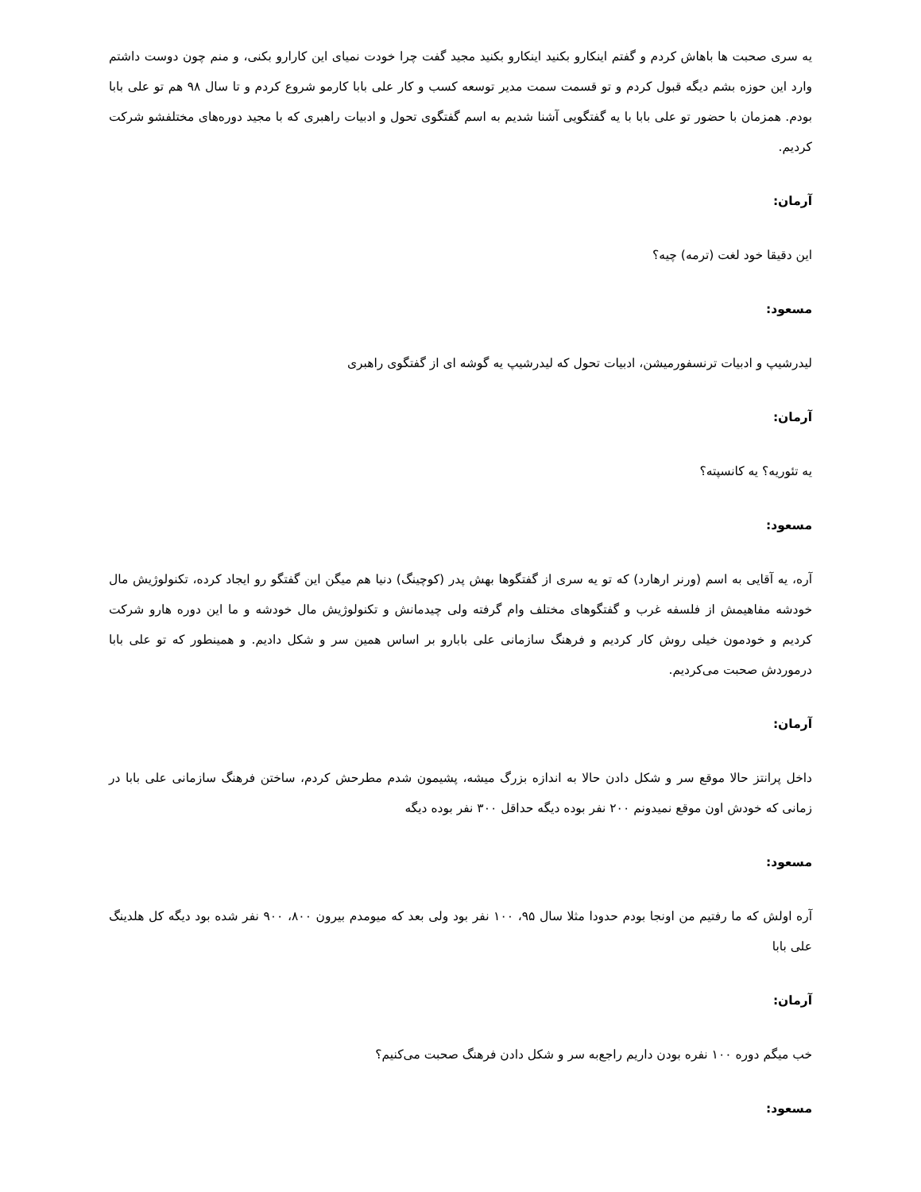یه سری صحبت ها باهاش کردم و گفتم اینکارو بکنید اینکارو بکنید مجید گفت چرا خودت نمیای این کارارو بکنی، و منم چون دوست داشتم وارد این حوزه بشم دیگه قبول کردم و تو قسمت سمت مدیر توسعه کسب و کار علی بابا کارمو شروع کردم و تا سال ۹۸ هم تو علی بابا بودم. همزمان با حضور تو علی بابا با یه گفتگویی آشنا شدیم به اسم گفتگوی تحول و ادبیات راهبری که با مجید دوره‌های مختلفشو شرکت کردیم.
آرمان:
این دقیقا خود لغت (ترمه) چیه؟
مسعود:
لیدرشیپ و ادبیات ترنسفورمیشن، ادبیات تحول که لیدرشیپ یه گوشه ای از گفتگوی راهبری
آرمان:
یه تئوریه؟ یه کانسپته؟
مسعود:
آره، یه آقایی به اسم (ورنر ارهارد) که تو یه سری از گفتگوها بهش پدر (کوچینگ) دنیا هم میگن این گفتگو رو ایجاد کرده، تکنولوژیش مال خودشه مفاهیمش از فلسفه غرب و گفتگوهای مختلف وام گرفته ولی چیدمانش و تکنولوژیش مال خودشه و ما این دوره هارو شرکت کردیم و خودمون خیلی روش کار کردیم و فرهنگ سازمانی علی بابارو بر اساس همین سر و شکل دادیم. و همینطور که تو علی بابا درموردش صحبت می‌کردیم.
آرمان:
داخل پرانتز حالا موقع سر و شکل دادن حالا به اندازه بزرگ میشه، پشیمون شدم مطرحش کردم، ساختن فرهنگ سازمانی علی بابا در زمانی که خودش اون موقع نمیدونم ۲۰۰ نفر بوده دیگه حداقل ۳۰۰ نفر بوده دیگه
مسعود:
آره اولش که ما رفتیم من اونجا بودم حدودا مثلا سال ۹۵، ۱۰۰ نفر بود ولی بعد که میومدم بیرون ۸۰۰، ۹۰۰ نفر شده بود دیگه کل هلدینگ علی بابا
آرمان:
خب میگم دوره ۱۰۰ نفره بودن داریم راجع‌به سر و شکل دادن فرهنگ صحبت می‌کنیم؟
مسعود: